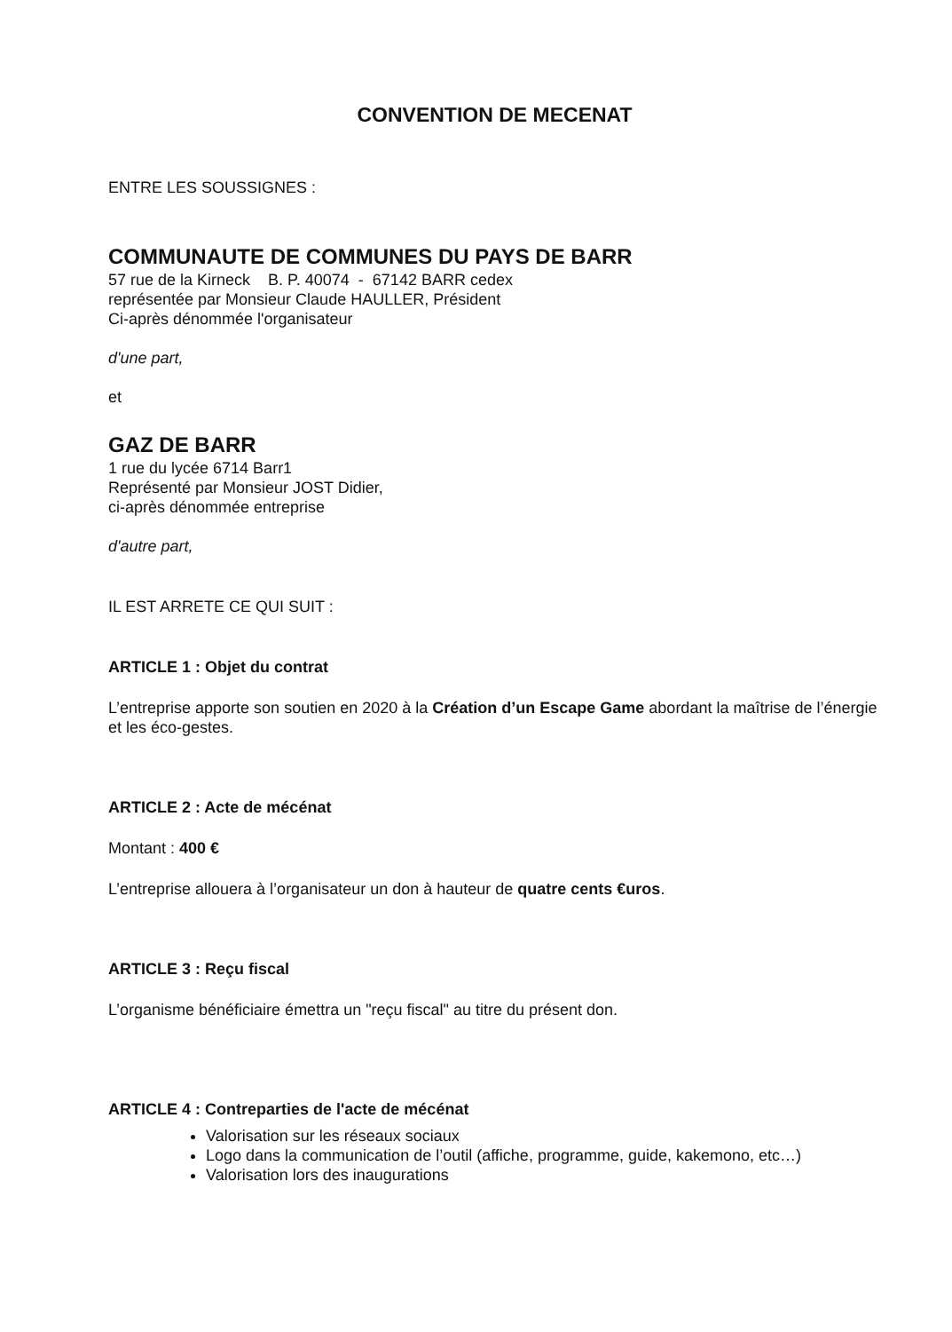CONVENTION DE MECENAT
ENTRE LES SOUSSIGNES :
COMMUNAUTE DE COMMUNES DU PAYS DE BARR
57 rue de la Kirneck B. P. 40074 - 67142 BARR cedex
représentée par Monsieur Claude HAULLER, Président
Ci-après dénommée l'organisateur
d'une part,
et
GAZ DE BARR
1 rue du lycée 6714 Barr1
Représenté par Monsieur JOST Didier,
ci-après dénommée entreprise
d'autre part,
IL EST ARRETE CE QUI SUIT :
ARTICLE 1 : Objet du contrat
L’entreprise apporte son soutien en 2020 à la Création d’un Escape Game abordant la maîtrise de l’énergie et les éco-gestes.
ARTICLE 2 : Acte de mécénat
Montant : 400 €
L’entreprise allouera à l’organisateur un don à hauteur de quatre cents €uros.
ARTICLE 3 : Reçu fiscal
L’organisme bénéficiaire émettra un "reçu fiscal" au titre du présent don.
ARTICLE 4 : Contreparties de l'acte de mécénat
Valorisation sur les réseaux sociaux
Logo dans la communication de l’outil (affiche, programme, guide, kakemono, etc…)
Valorisation lors des inaugurations